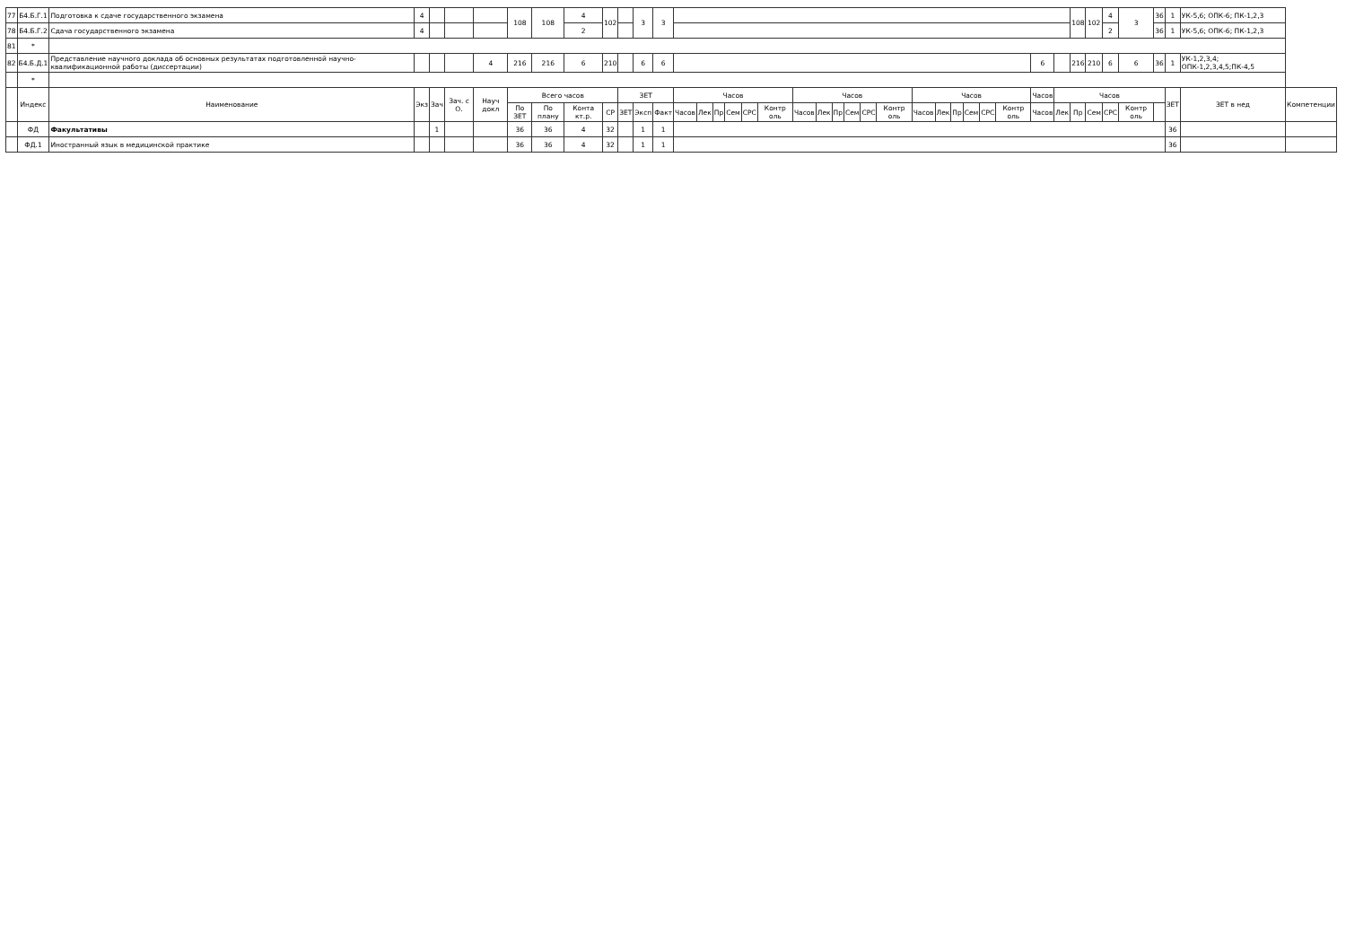| 77 | Б4.Б.Г.1 | Подготовка к сдаче государственного экзамена | 4 | | | | 108 | 108 | 4 | 102 | | 3 | 3 | | | | | | | | | | | | | | | | | | | | | 108 | 102 | 4 | 3 | 36 | 1 | УК-5,6; ОПК-6; ПК-1,2,3 | |
| 78 | Б4.Б.Г.2 | Сдача государственного экзамена | 4 | | | | | | 2 | | | | | | | | | | | | | | | | | | | | | | | | | | | 2 | | 36 | 1 | УК-5,6; ОПК-6; ПК-1,2,3 | |
| 81 | * | | | | | | | | | | | | | | | | | | | | | | | | | | | | | | | | | | | | | | | | |
| 82 | Б4.Б.Д.1 | Представление научного доклада об основных результатах подготовленной научно-квалификационной работы (диссертации) | | | | 4 | 216 | 216 | 6 | 210 | | 6 | 6 | | | | | | | | | | | | | | | | | | | 6 | | 216 | 210 | 6 | 6 | 36 | 1 | УК-1,2,3,4; ОПК-1,2,3,4,5;ПК-4,5 | |
| | * | | | | | | | | | | | | | | | | | | | | | | | | | | | | | | | | | | | | | | | | |
| | Индекс | Наименование | Экз | Зач | Зач. с О. | Науч докл | Всего часов | | | | ЗЕТ | | | Часов | | | | | | Часов | | | | | | Часов | | | | | | Часов | Часов | | | | | | ЗЕТ | ЗЕТ в нед | Компетенции |
| | | | | | | | По ЗЕТ | По плану | Конта кт.р. | СР | ЗЕТ | Эксп | Факт | Часов | Лек | Пр | Сем | СРС | Контр оль | Часов | Лек | Пр | Сем | СРС | Контр оль | Часов | Лек | Пр | Сем | СРС | Контр оль | Часов | Лек | Пр | Сем | СРС | Контр оль | | | | |
| | ФД | Факультативы | | 1 | | | 36 | 36 | 4 | 32 | | 1 | 1 | | | | | | | | | | | | | | | | | | | | | | | | | | 36 | | |
| | ФД.1 | Иностранный язык в медицинской практике | | | | | 36 | 36 | 4 | 32 | | 1 | 1 | | | | | | | | | | | | | | | | | | | | | | | | | | 36 | | |